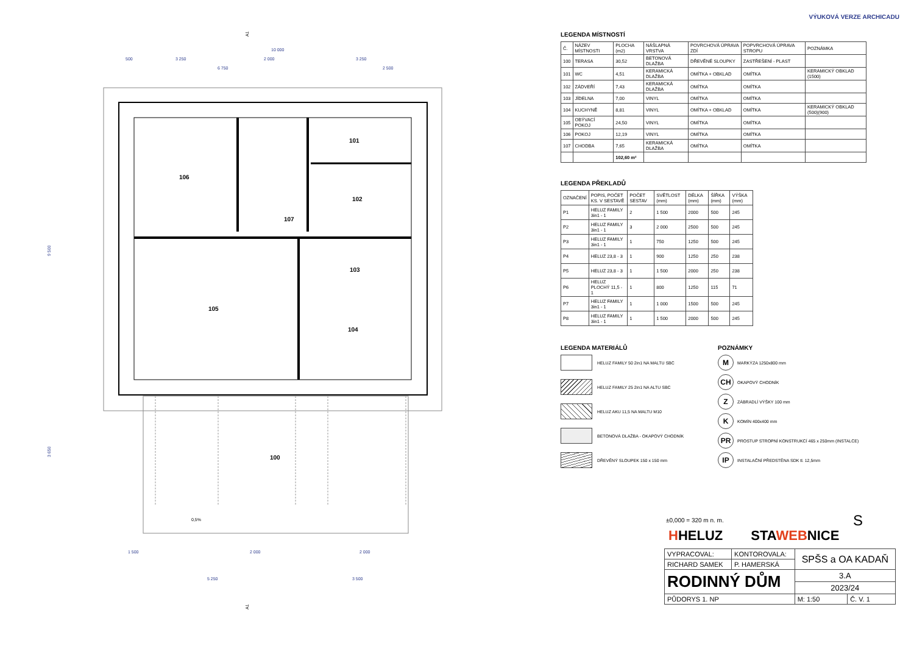10 000
500
3 250
2 000
3 250
6 750
2 500
9 500
3 650
1 500
2 000
2 000
5 250
3 500
106
101
102
107
103
105
104
100
0,5%
A1
A1
VÝUKOVÁ VERZE ARCHICADU
LEGENDA MÍSTNOSTÍ
| Č. | NÁZEV MÍSTNOSTI | PLOCHA (m2) | NÁŠLAPNÁ VRSTVA | POVRCHOVÁ ÚPRAVA ZDÍ | POPVRCHOVÁ ÚPRAVA STROPU | POZNÁMKA |
| --- | --- | --- | --- | --- | --- | --- |
| 100 | TERASA | 30,52 | BETONOVÁ DLAŽBA | DŘEVĚNÉ SLOUPKY | ZASTŘEŠENÍ - PLAST | |
| 101 | WC | 4,51 | KERAMICKÁ DLAŽBA | OMÍTKA + OBKLAD | OMÍTKA | KERAMICKÝ OBKLAD (1500) |
| 102 | ZÁDVEŘÍ | 7,43 | KERAMICKÁ DLAŽBA | OMÍTKA | OMÍTKA | |
| 103 | JÍDELNA | 7,00 | VINYL | OMÍTKA | OMÍTKA | |
| 104 | KUCHYNĚ | 8,81 | VINYL | OMÍTKA + OBKLAD | OMÍTKA | KERAMICKÝ OBKLAD (500)(900) |
| 105 | OBÝVACÍ POKOJ | 24,50 | VINYL | OMÍTKA | OMÍTKA | |
| 106 | POKOJ | 12,19 | VINYL | OMÍTKA | OMÍTKA | |
| 107 | CHODBA | 7,65 | KERAMICKÁ DLAŽBA | OMÍTKA | OMÍTKA | |
| | | 102,60 m² | | | | |
LEGENDA PŘEKLADŮ
| OZNAČENÍ | POPIS, POČET KS. V SESTAVĚ | POČET SESTAV | SVĚTLOST (mm) | DÉLKA (mm) | ŠÍŘKA (mm) | VÝŠKA (mm) |
| --- | --- | --- | --- | --- | --- | --- |
| P1 | HELUZ FAMILY 3in1 - 1 | 2 | 1 500 | 2000 | 500 | 245 |
| P2 | HELUZ FAMILY 3in1 - 1 | 3 | 2 000 | 2500 | 500 | 245 |
| P3 | HELUZ FAMILY 3in1 - 1 | 1 | 750 | 1250 | 500 | 245 |
| P4 | HELUZ 23,8 - 3 | 1 | 900 | 1250 | 250 | 238 |
| P5 | HELUZ 23,8 - 3 | 1 | 1 500 | 2000 | 250 | 238 |
| P6 | HELUZ PLOCHÝ 11,5 - 1 | 1 | 800 | 1250 | 115 | 71 |
| P7 | HELUZ FAMILY 3in1 - 1 | 1 | 1 000 | 1500 | 500 | 245 |
| P8 | HELUZ FAMILY 3in1 - 1 | 1 | 1 500 | 2000 | 500 | 245 |
LEGENDA MATERIÁLŮ
HELUZ FAMILY 50 2in1 NA MALTU SBC
HELUZ FAMILY 25 2in1 NA ALTU SBC
HELUZ AKU 11,5 NA MALTU M10
BETONOVÁ DLAŽBA - OKAPOVÝ CHODNÍK
DŘEVĚNÝ SLOUPEK 150 x 150 mm
POZNÁMKY
M MARKÝZA 1250x800 mm
CH OKAPOVÝ CHODNÍK
Z ZÁBRADLÍ VÝŠKY 100 mm
K KOMÍN 400x400 mm
PR PROSTUP STROPNÍ KONSTRUKCÍ 465 x 250mm (INSTALCE)
IP INSTALAČNÍ PŘEDSTĚNA SDK tl. 12,5mm
±0,000 = 320 m n. m. S
HHELUZ STAWEBNICE
| VYPRACOVAL: | KONTOROVALA: | SPŠS a OA KADAŇ | |
| RICHARD SAMEK | P. HAMERSKÁ | | |
| RODINNÝ DŮM | | 3.A | |
| | | 2023/24 | |
| PŮDORYS 1. NP | | M: 1:50 | Č. V. 1 |